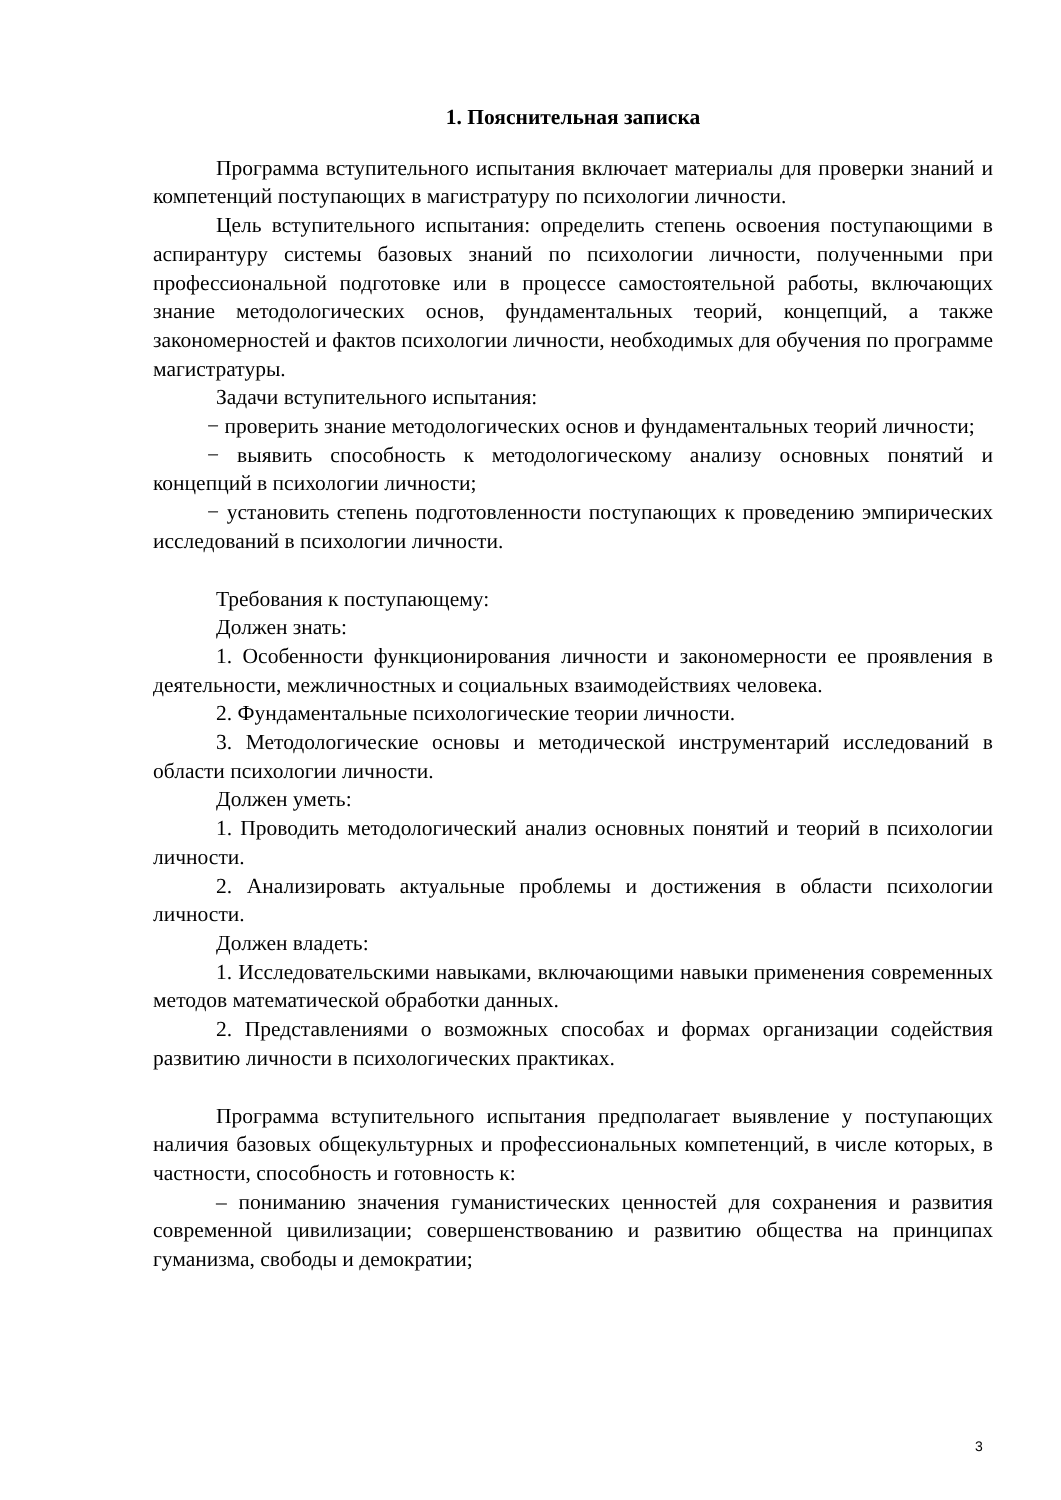1. Пояснительная записка
Программа вступительного испытания включает материалы для проверки знаний и компетенций поступающих в магистратуру по психологии личности.
Цель вступительного испытания: определить степень освоения поступающими в аспирантуру системы базовых знаний по психологии личности, полученными при профессиональной подготовке или в процессе самостоятельной работы, включающих знание методологических основ, фундаментальных теорий, концепций, а также закономерностей и фактов психологии личности, необходимых для обучения по программе магистратуры.
Задачи вступительного испытания:
− проверить знание методологических основ и фундаментальных теорий личности;
− выявить способность к методологическому анализу основных понятий и концепций в психологии личности;
− установить степень подготовленности поступающих к проведению эмпирических исследований в психологии личности.
Требования к поступающему:
Должен знать:
1. Особенности функционирования личности и закономерности ее проявления в деятельности, межличностных и социальных взаимодействиях человека.
2. Фундаментальные психологические теории личности.
3. Методологические основы и методической инструментарий исследований в области психологии личности.
Должен уметь:
1. Проводить методологический анализ основных понятий и теорий в психологии личности.
2. Анализировать актуальные проблемы и достижения в области психологии личности.
Должен владеть:
1. Исследовательскими навыками, включающими навыки применения современных методов математической обработки данных.
2. Представлениями о возможных способах и формах организации содействия развитию личности в психологических практиках.
Программа вступительного испытания предполагает выявление у поступающих наличия базовых общекультурных и профессиональных компетенций, в числе которых, в частности, способность и готовность к:
– пониманию значения гуманистических ценностей для сохранения и развития современной цивилизации; совершенствованию и развитию общества на принципах гуманизма, свободы и демократии;
3